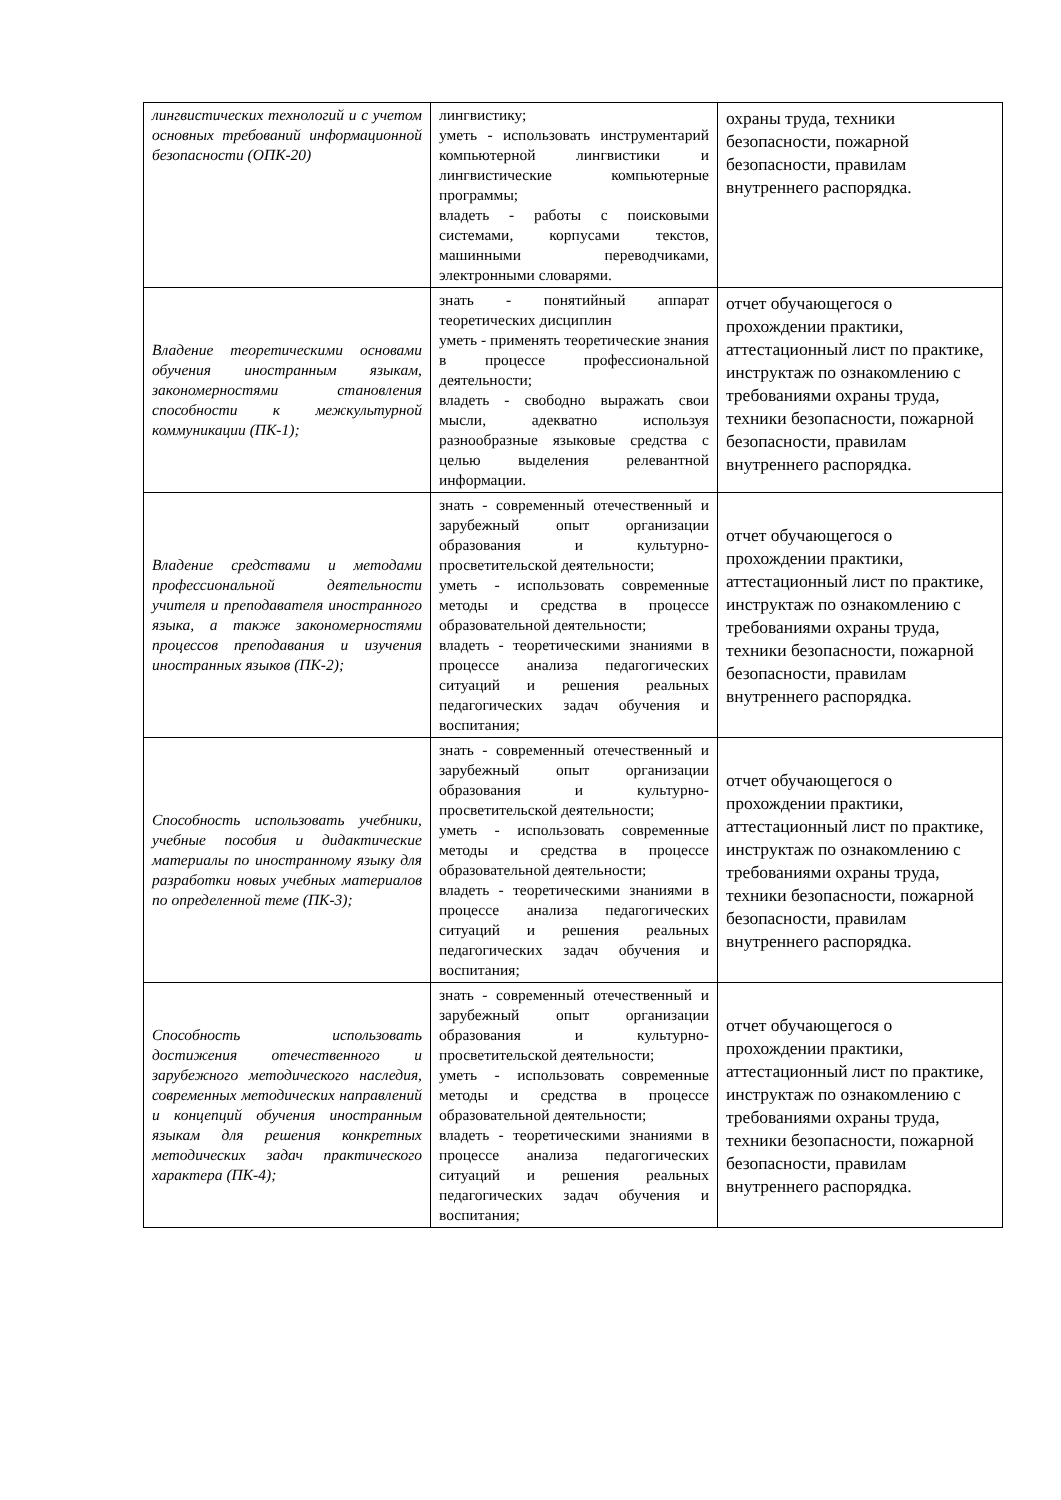| лингвистических технологий и с учетом основных требований информационной безопасности (ОПК-20) | лингвистику; уметь - использовать инструментарий компьютерной лингвистики и лингвистические компьютерные программы; владеть - работы с поисковыми системами, корпусами текстов, машинными переводчиками, электронными словарями. | охраны труда, техники безопасности, пожарной безопасности, правилам внутреннего распорядка. |
| Владение теоретическими основами обучения иностранным языкам, закономерностями становления способности к межкультурной коммуникации (ПК-1); | знать - понятийный аппарат теоретических дисциплин уметь - применять теоретические знания в процессе профессиональной деятельности; владеть - свободно выражать свои мысли, адекватно используя разнообразные языковые средства с целью выделения релевантной информации. | отчет обучающегося о прохождении практики, аттестационный лист по практике, инструктаж по ознакомлению с требованиями охраны труда, техники безопасности, пожарной безопасности, правилам внутреннего распорядка. |
| Владение средствами и методами профессиональной деятельности учителя и преподавателя иностранного языка, а также закономерностями процессов преподавания и изучения иностранных языков (ПК-2); | знать - современный отечественный и зарубежный опыт организации образования и культурно-просветительской деятельности; уметь - использовать современные методы и средства в процессе образовательной деятельности; владеть - теоретическими знаниями в процессе анализа педагогических ситуаций и решения реальных педагогических задач обучения и воспитания; | отчет обучающегося о прохождении практики, аттестационный лист по практике, инструктаж по ознакомлению с требованиями охраны труда, техники безопасности, пожарной безопасности, правилам внутреннего распорядка. |
| Способность использовать учебники, учебные пособия и дидактические материалы по иностранному языку для разработки новых учебных материалов по определенной теме (ПК-3); | знать - современный отечественный и зарубежный опыт организации образования и культурно-просветительской деятельности; уметь - использовать современные методы и средства в процессе образовательной деятельности; владеть - теоретическими знаниями в процессе анализа педагогических ситуаций и решения реальных педагогических задач обучения и воспитания; | отчет обучающегося о прохождении практики, аттестационный лист по практике, инструктаж по ознакомлению с требованиями охраны труда, техники безопасности, пожарной безопасности, правилам внутреннего распорядка. |
| Способность использовать достижения отечественного и зарубежного методического наследия, современных методических направлений и концепций обучения иностранным языкам для решения конкретных методических задач практического характера (ПК-4); | знать - современный отечественный и зарубежный опыт организации образования и культурно-просветительской деятельности; уметь - использовать современные методы и средства в процессе образовательной деятельности; владеть - теоретическими знаниями в процессе анализа педагогических ситуаций и решения реальных педагогических задач обучения и воспитания; | отчет обучающегося о прохождении практики, аттестационный лист по практике, инструктаж по ознакомлению с требованиями охраны труда, техники безопасности, пожарной безопасности, правилам внутреннего распорядка. |